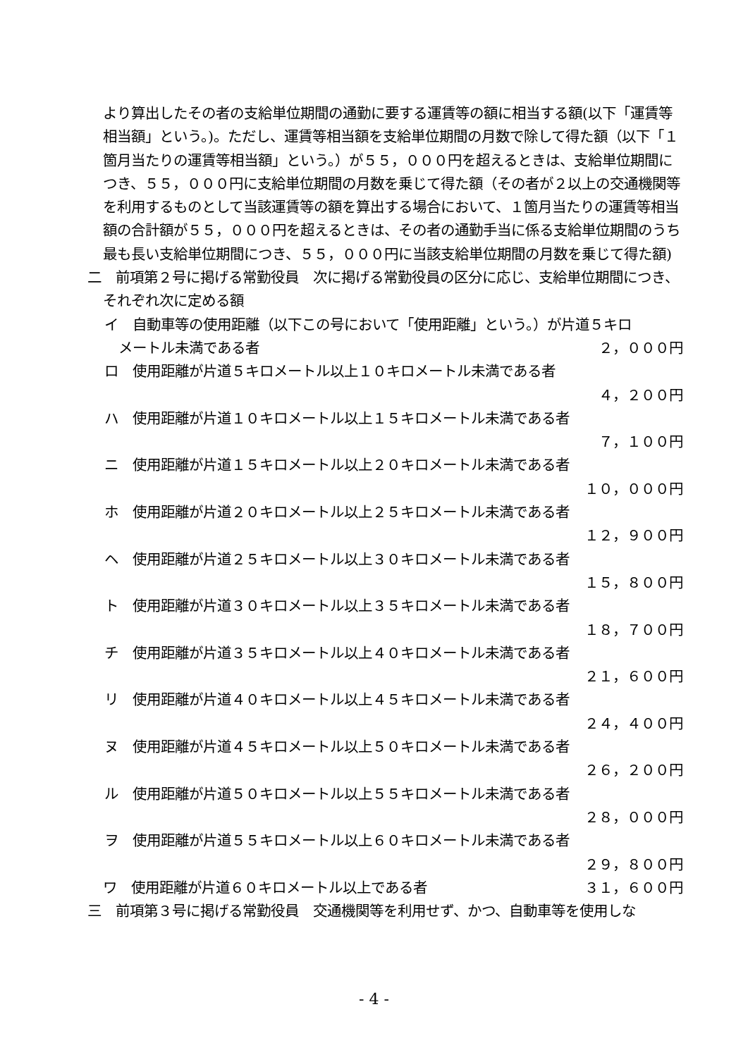より算出したその者の支給単位期間の通勤に要する運賃等の額に相当する額(以下「運賃等相当額」という。)。ただし、運賃等相当額を支給単位期間の月数で除して得た額（以下「１箇月当たりの運賃等相当額」という。）が５５，０００円を超えるときは、支給単位期間につき、５５，０００円に支給単位期間の月数を乗じて得た額（その者が２以上の交通機関等を利用するものとして当該運賃等の額を算出する場合において、１箇月当たりの運賃等相当額の合計額が５５，０００円を超えるときは、その者の通勤手当に係る支給単位期間のうち最も長い支給単位期間につき、５５，０００円に当該支給単位期間の月数を乗じて得た額)
二　前項第２号に掲げる常勤役員　次に掲げる常勤役員の区分に応じ、支給単位期間につき、それぞれ次に定める額
イ　自動車等の使用距離（以下この号において「使用距離」という。）が片道５キロ
メートル未満である者 ２，０００円
ロ　使用距離が片道５キロメートル以上１０キロメートル未満である者
４，２００円
ハ　使用距離が片道１０キロメートル以上１５キロメートル未満である者
７，１００円
ニ　使用距離が片道１５キロメートル以上２０キロメートル未満である者
１０，０００円
ホ　使用距離が片道２０キロメートル以上２５キロメートル未満である者
１２，９００円
ヘ　使用距離が片道２５キロメートル以上３０キロメートル未満である者
１５，８００円
ト　使用距離が片道３０キロメートル以上３５キロメートル未満である者
１８，７００円
チ　使用距離が片道３５キロメートル以上４０キロメートル未満である者
２１，６００円
リ　使用距離が片道４０キロメートル以上４５キロメートル未満である者
２４，４００円
ヌ　使用距離が片道４５キロメートル以上５０キロメートル未満である者
２６，２００円
ル　使用距離が片道５０キロメートル以上５５キロメートル未満である者
２８，０００円
ヲ　使用距離が片道５５キロメートル以上６０キロメートル未満である者
２９，８００円
ワ　使用距離が片道６０キロメートル以上である者 ３１，６００円
三　前項第３号に掲げる常勤役員　交通機関等を利用せず、かつ、自動車等を使用しな
- 4 -